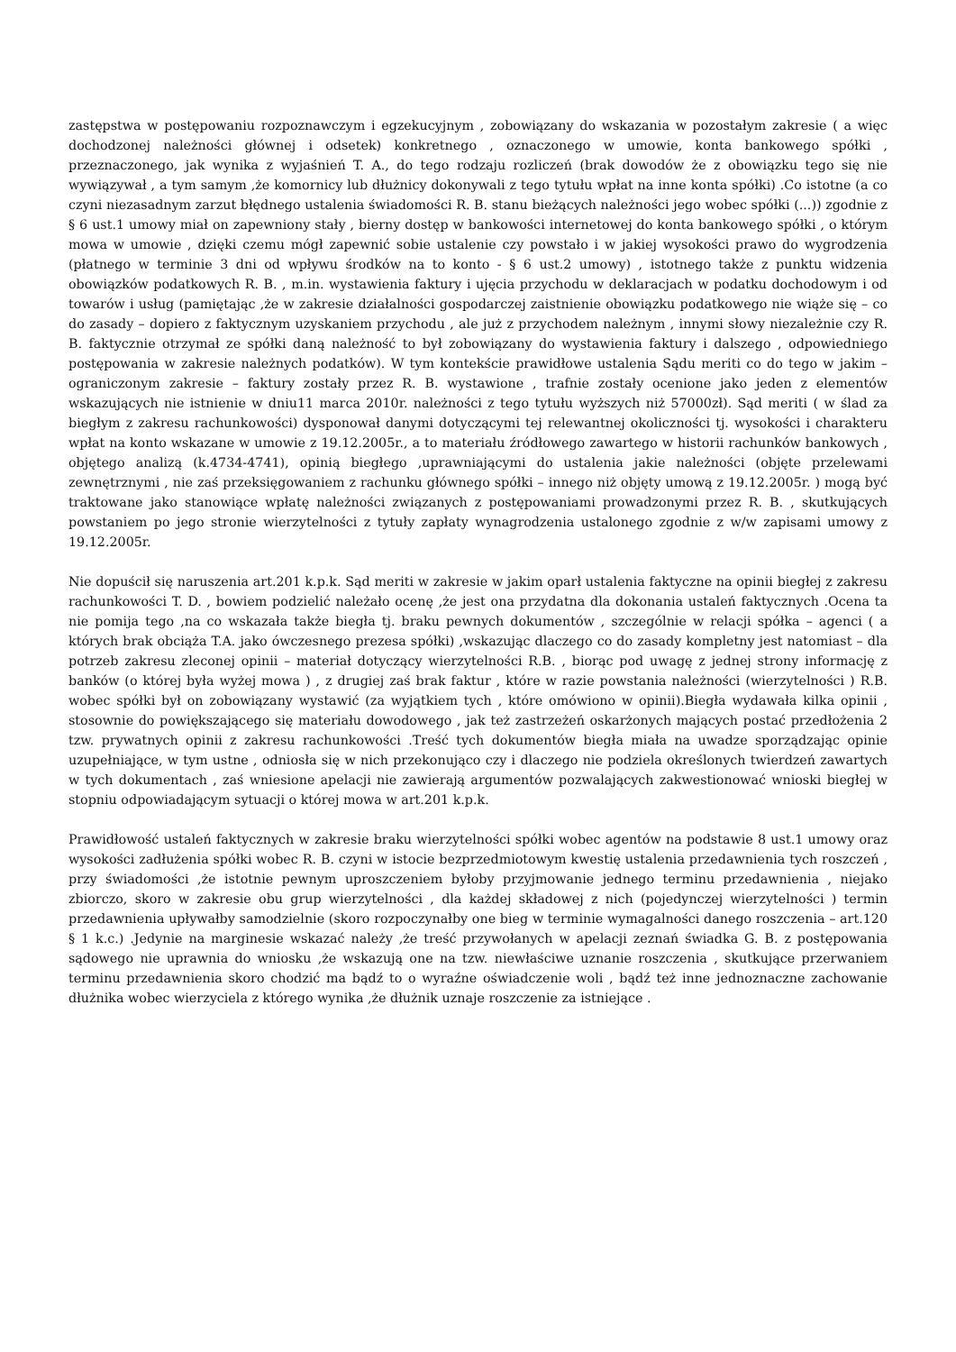zastępstwa w postępowaniu rozpoznawczym i egzekucyjnym , zobowiązany do wskazania w pozostałym zakresie ( a więc dochodzonej należności głównej i odsetek) konkretnego , oznaczonego w umowie, konta bankowego spółki , przeznaczonego, jak wynika z wyjaśnień T. A., do tego rodzaju rozliczeń (brak dowodów że z obowiązku tego się nie wywiązywał , a tym samym ,że komornicy lub dłużnicy dokonywali z tego tytułu wpłat na inne konta spółki) .Co istotne (a co czyni niezasadnym zarzut błędnego ustalenia świadomości R. B. stanu bieżących należności jego wobec spółki (...)) zgodnie z § 6 ust.1 umowy miał on zapewniony stały , bierny dostęp w bankowości internetowej do konta bankowego spółki , o którym mowa w umowie , dzięki czemu mógł zapewnić sobie ustalenie czy powstało i w jakiej wysokości prawo do wygrodzenia (płatnego w terminie 3 dni od wpływu środków na to konto - § 6 ust.2 umowy) , istotnego także z punktu widzenia obowiązków podatkowych R. B. , m.in. wystawienia faktury i ujęcia przychodu w deklaracjach w podatku dochodowym i od towarów i usług (pamiętając ,że w zakresie działalności gospodarczej zaistnienie obowiązku podatkowego nie wiąże się – co do zasady – dopiero z faktycznym uzyskaniem przychodu , ale już z przychodem należnym , innymi słowy niezależnie czy R. B. faktycznie otrzymał ze spółki daną należność to był zobowiązany do wystawienia faktury i dalszego , odpowiedniego postępowania w zakresie należnych podatków). W tym kontekście prawidłowe ustalenia Sądu meriti co do tego w jakim – ograniczonym zakresie – faktury zostały przez R. B. wystawione , trafnie zostały ocenione jako jeden z elementów wskazujących nie istnienie w dniu11 marca 2010r. należności z tego tytułu wyższych niż 57000zł). Sąd meriti ( w ślad za biegłym z zakresu rachunkowości) dysponował danymi dotyczącymi tej relewantnej okoliczności tj. wysokości i charakteru wpłat na konto wskazane w umowie z 19.12.2005r., a to materiału źródłowego zawartego w historii rachunków bankowych , objętego analizą (k.4734-4741), opinią biegłego ,uprawniającymi do ustalenia jakie należności (objęte przelewami zewnętrznymi , nie zaś przeksięgowaniem z rachunku głównego spółki – innego niż objęty umową z 19.12.2005r. ) mogą być traktowane jako stanowiące wpłatę należności związanych z postępowaniami prowadzonymi przez R. B. , skutkujących powstaniem po jego stronie wierzytelności z tytuły zapłaty wynagrodzenia ustalonego zgodnie z w/w zapisami umowy z 19.12.2005r.
Nie dopuścił się naruszenia art.201 k.p.k. Sąd meriti w zakresie w jakim oparł ustalenia faktyczne na opinii biegłej z zakresu rachunkowości T. D. , bowiem podzielić należało ocenę ,że jest ona przydatna dla dokonania ustaleń faktycznych .Ocena ta nie pomija tego ,na co wskazała także biegła tj. braku pewnych dokumentów , szczególnie w relacji spółka – agenci ( a których brak obciąża T.A. jako ówczesnego prezesa spółki) ,wskazując dlaczego co do zasady kompletny jest natomiast – dla potrzeb zakresu zleconej opinii – materiał dotyczący wierzytelności R.B. , biorąc pod uwagę z jednej strony informację z banków (o której była wyżej mowa ) , z drugiej zaś brak faktur , które w razie powstania należności (wierzytelności ) R.B. wobec spółki był on zobowiązany wystawić (za wyjątkiem tych , które omówiono w opinii).Biegła wydawała kilka opinii , stosownie do powiększającego się materiału dowodowego , jak też zastrzeżeń oskarżonych mających postać przedłożenia 2 tzw. prywatnych opinii z zakresu rachunkowości .Treść tych dokumentów biegła miała na uwadze sporządzając opinie uzupełniające, w tym ustne , odniosła się w nich przekonująco czy i dlaczego nie podziela określonych twierdzeń zawartych w tych dokumentach , zaś wniesione apelacji nie zawierają argumentów pozwalających zakwestionować wnioski biegłej w stopniu odpowiadającym sytuacji o której mowa w art.201 k.p.k.
Prawidłowość ustaleń faktycznych w zakresie braku wierzytelności spółki wobec agentów na podstawie 8 ust.1 umowy oraz wysokości zadłużenia spółki wobec R. B. czyni w istocie bezprzedmiotowym kwestię ustalenia przedawnienia tych roszczeń , przy świadomości ,że istotnie pewnym uproszczeniem byłoby przyjmowanie jednego terminu przedawnienia , niejako zbiorczo, skoro w zakresie obu grup wierzytelności , dla każdej składowej z nich (pojedynczej wierzytelności ) termin przedawnienia upływałby samodzielnie (skoro rozpoczynałby one bieg w terminie wymagalności danego roszczenia – art.120 § 1 k.c.) .Jedynie na marginesie wskazać należy ,że treść przywołanych w apelacji zeznań świadka G. B. z postępowania sądowego nie uprawnia do wniosku ,że wskazują one na tzw. niewłaściwe uznanie roszczenia , skutkujące przerwaniem terminu przedawnienia skoro chodzić ma bądź to o wyraźne oświadczenie woli , bądź też inne jednoznaczne zachowanie dłużnika wobec wierzyciela z którego wynika ,że dłużnik uznaje roszczenie za istniejące .